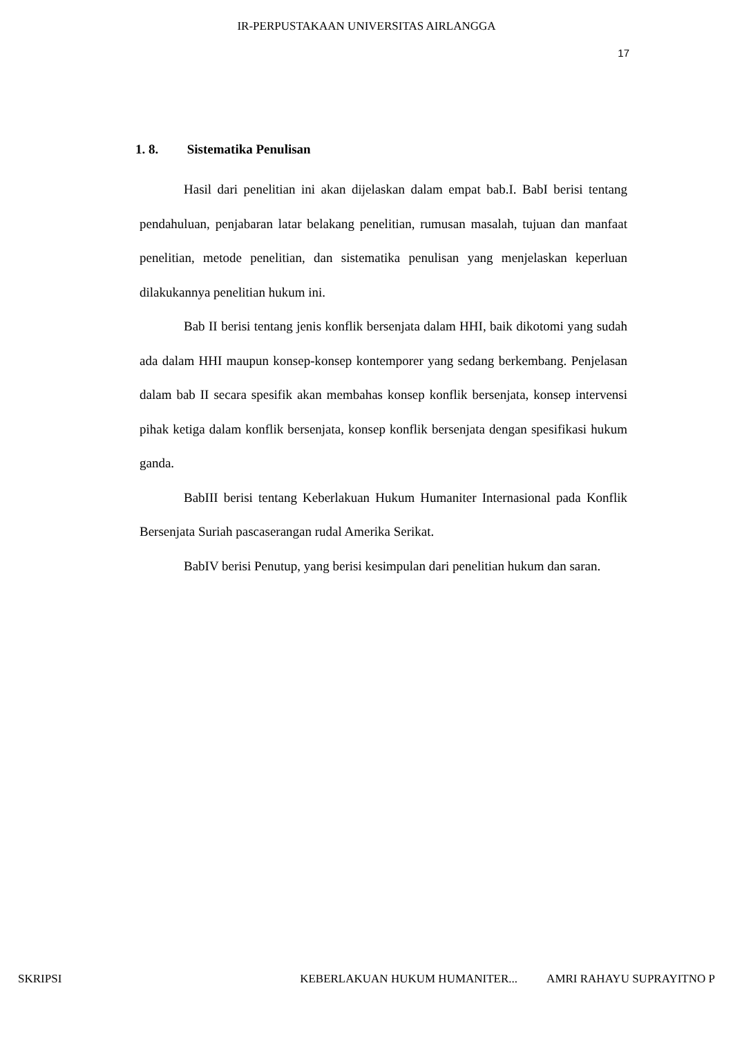IR-PERPUSTAKAAN UNIVERSITAS AIRLANGGA
17
1. 8. Sistematika Penulisan
Hasil dari penelitian ini akan dijelaskan dalam empat bab.I. BabI berisi tentang pendahuluan, penjabaran latar belakang penelitian, rumusan masalah, tujuan dan manfaat penelitian, metode penelitian, dan sistematika penulisan yang menjelaskan keperluan dilakukannya penelitian hukum ini.
Bab II berisi tentang jenis konflik bersenjata dalam HHI, baik dikotomi yang sudah ada dalam HHI maupun konsep-konsep kontemporer yang sedang berkembang. Penjelasan dalam bab II secara spesifik akan membahas konsep konflik bersenjata, konsep intervensi pihak ketiga dalam konflik bersenjata, konsep konflik bersenjata dengan spesifikasi hukum ganda.
BabIII berisi tentang Keberlakuan Hukum Humaniter Internasional pada Konflik Bersenjata Suriah pascaserangan rudal Amerika Serikat.
BabIV berisi Penutup, yang berisi kesimpulan dari penelitian hukum dan saran.
SKRIPSI KEBERLAKUAN HUKUM HUMANITER... AMRI RAHAYU SUPRAYITNO P